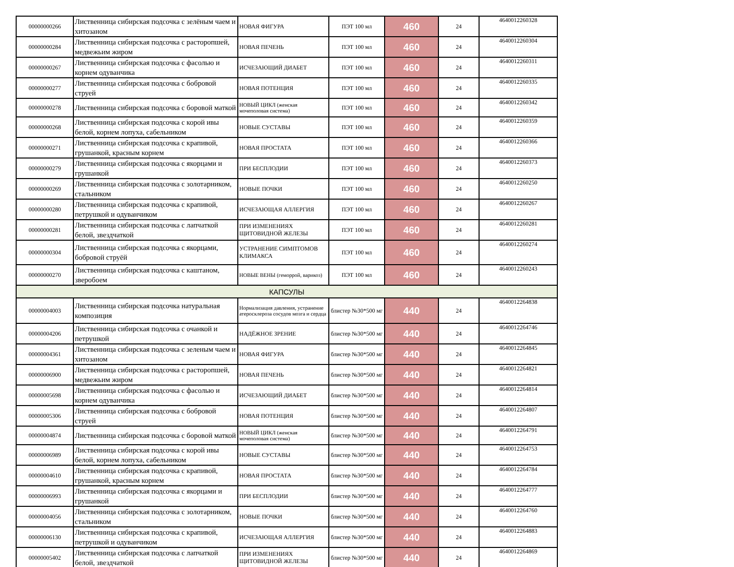| 00000000266 | Лиственница сибирская подсочка с зелёным чаем и хитозаном | НОВАЯ ФИГУРА | ПЭТ 100 мл | 460 | 24 | 4640012260328 |
| 00000000284 | Лиственница сибирская подсочка с расторопшей, медвежьим жиром | НОВАЯ ПЕЧЕНЬ | ПЭТ 100 мл | 460 | 24 | 4640012260304 |
| 00000000267 | Лиственница сибирская подсочка с фасолью и корнем одуванчика | ИСЧЕЗАЮЩИЙ ДИАБЕТ | ПЭТ 100 мл | 460 | 24 | 4640012260311 |
| 00000000277 | Лиственница сибирская подсочка с бобровой струей | НОВАЯ ПОТЕНЦИЯ | ПЭТ 100 мл | 460 | 24 | 4640012260335 |
| 00000000278 | Лиственница сибирская подсочка с боровой маткой | НОВЫЙ ЦИКЛ (женская мочеполовая система) | ПЭТ 100 мл | 460 | 24 | 4640012260342 |
| 00000000268 | Лиственница сибирская подсочка с корой ивы белой, корнем лопуха, сабельником | НОВЫЕ СУСТАВЫ | ПЭТ 100 мл | 460 | 24 | 4640012260359 |
| 00000000271 | Лиственница сибирская подсочка с крапивой, грушанкой, красным корнем | НОВАЯ ПРОСТАТА | ПЭТ 100 мл | 460 | 24 | 4640012260366 |
| 00000000279 | Лиственница сибирская подсочка с якорцами и грушанкой | ПРИ БЕСПЛОДИИ | ПЭТ 100 мл | 460 | 24 | 4640012260373 |
| 00000000269 | Лиственница сибирская подсочка с золотарником, стальником | НОВЫЕ ПОЧКИ | ПЭТ 100 мл | 460 | 24 | 4640012260250 |
| 00000000280 | Лиственница сибирская подсочка с крапивой, петрушкой и одуванчиком | ИСЧЕЗАЮЩАЯ АЛЛЕРГИЯ | ПЭТ 100 мл | 460 | 24 | 4640012260267 |
| 00000000281 | Лиственница сибирская подсочка с лапчаткой белой, звездчаткой | ПРИ ИЗМЕНЕНИЯХ ЩИТОВИДНОЙ ЖЕЛЕЗЫ | ПЭТ 100 мл | 460 | 24 | 4640012260281 |
| 00000000304 | Лиственница сибирская подсочка с якорцами, бобровой струёй | УСТРАНЕНИЕ СИМПТОМОВ КЛИМАКСА | ПЭТ 100 мл | 460 | 24 | 4640012260274 |
| 00000000270 | Лиственница сибирская подсочка с каштаном, зверобоем | НОВЫЕ ВЕНЫ (геморрой, варикоз) | ПЭТ 100 мл | 460 | 24 | 4640012260243 |
| КАПСУЛЫ | | | | | | |
| 00000004003 | Лиственница сибирская подсочка натуральная композиция | Нормализация давления, устранение атеросклероза сосудов мозга и сердца | блистер №30*500 мг | 440 | 24 | 4640012264838 |
| 00000004206 | Лиственница сибирская подсочка с очанкой и петрушкой | НАДЁЖНОЕ ЗРЕНИЕ | блистер №30*500 мг | 440 | 24 | 4640012264746 |
| 00000004361 | Лиственница сибирская подсочка с зеленым чаем и хитозаном | НОВАЯ ФИГУРА | блистер №30*500 мг | 440 | 24 | 4640012264845 |
| 00000006900 | Лиственница сибирская подсочка с расторопшей, медвежьим жиром | НОВАЯ ПЕЧЕНЬ | блистер №30*500 мг | 440 | 24 | 4640012264821 |
| 00000005698 | Лиственница сибирская подсочка с фасолью и корнем одуванчика | ИСЧЕЗАЮЩИЙ ДИАБЕТ | блистер №30*500 мг | 440 | 24 | 4640012264814 |
| 00000005306 | Лиственница сибирская подсочка с бобровой струей | НОВАЯ ПОТЕНЦИЯ | блистер №30*500 мг | 440 | 24 | 4640012264807 |
| 00000004874 | Лиственница сибирская подсочка с боровой маткой | НОВЫЙ ЦИКЛ (женская мочеполовая система) | блистер №30*500 мг | 440 | 24 | 4640012264791 |
| 00000006989 | Лиственница сибирская подсочка с корой ивы белой, корнем лопуха, сабельником | НОВЫЕ СУСТАВЫ | блистер №30*500 мг | 440 | 24 | 4640012264753 |
| 00000004610 | Лиственница сибирская подсочка с крапивой, грушанкой, красным корнем | НОВАЯ ПРОСТАТА | блистер №30*500 мг | 440 | 24 | 4640012264784 |
| 00000006993 | Лиственница сибирская подсочка с якорцами и грушанкой | ПРИ БЕСПЛОДИИ | блистер №30*500 мг | 440 | 24 | 4640012264777 |
| 00000004056 | Лиственница сибирская подсочка с золотарником, стальником | НОВЫЕ ПОЧКИ | блистер №30*500 мг | 440 | 24 | 4640012264760 |
| 00000006130 | Лиственница сибирская подсочка с крапивой, петрушкой и одуванчиком | ИСЧЕЗАЮЩАЯ АЛЛЕРГИЯ | блистер №30*500 мг | 440 | 24 | 4640012264883 |
| 00000005402 | Лиственница сибирская подсочка с лапчаткой белой, звездчаткой | ПРИ ИЗМЕНЕНИЯХ ЩИТОВИДНОЙ ЖЕЛЕЗЫ | блистер №30*500 мг | 440 | 24 | 4640012264869 |